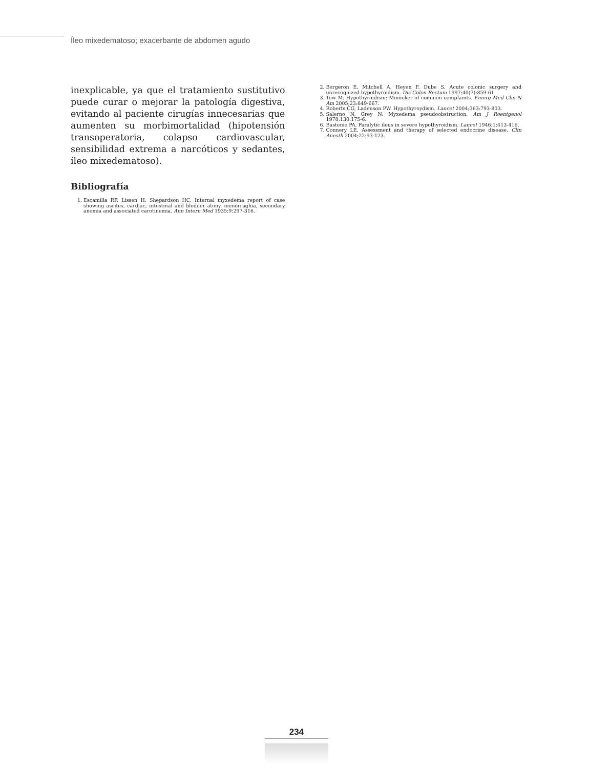Íleo mixedematoso; exacerbante de abdomen agudo
inexplicable, ya que el tratamiento sustitutivo puede curar o mejorar la patología digestiva, evitando al paciente cirugías innecesarias que aumenten su morbimortalidad (hipotensión transoperatoria, colapso cardiovascular, sensibilidad extrema a narcóticos y sedantes, íleo mixedematoso).
Bibliografía
1. Escamilla RF, Lissen H, Shepardson HC. Internal myxedema report of case showing ascites, cardiac, intestinal and bledder atony, menorraghia, secondary anemia and associated carotinemia. Ann Intern Med 1935;9:297-316.
2. Bergeron E. Mitchell A. Heyen F. Dube S. Acute colonic surgery and unrecognized hypothyroidism. Dis Colon Rectum 1997;40(7):859-61.
3. Tew M. Hypothyroidism: Mimicker of common complaints. Emerg Med Clin N Am 2005;23:649-667.
4. Roberts CG, Ladenson PW. Hypothyroydism. Lancet 2004;363:793-803.
5. Salerno N, Grey N. Myxedema pseudoobstruction. Am J Roentgenol 1978;130:175-6.
6. Bastenie PA. Paralytic ileus in severe hypothyroidism. Lancet 1946;1:413-416.
7. Connery LE. Assessment and therapy of selected endocrine disease. Clin Anesth 2004;22:93-123.
234